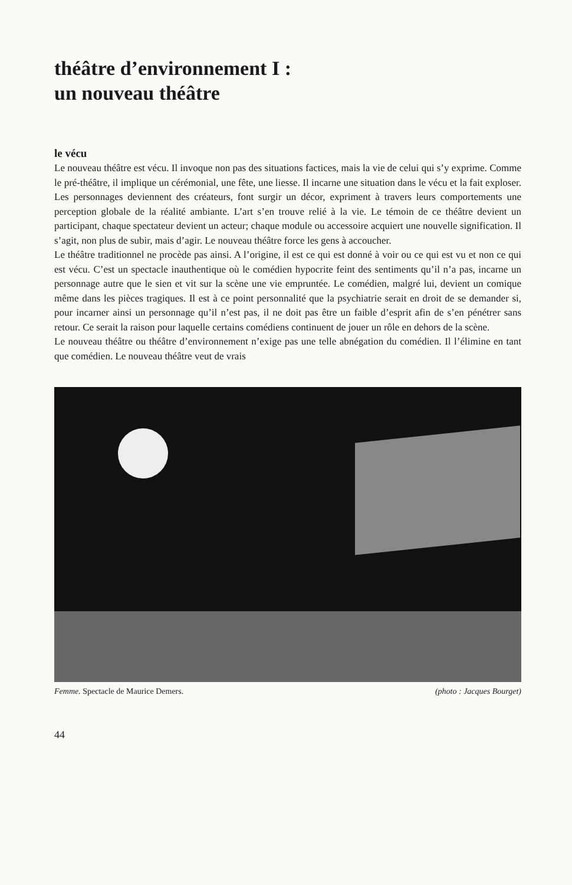théâtre d’environnement I :
un nouveau théâtre
le vécu
Le nouveau théâtre est vécu. Il invoque non pas des situations factices, mais la vie de celui qui s’y exprime. Comme le pré-théâtre, il implique un cérémonial, une fête, une liesse. Il incarne une situation dans le vécu et la fait exploser. Les personnages deviennent des créateurs, font surgir un décor, expriment à travers leurs comportements une perception globale de la réalité ambiante. L’art s’en trouve relié à la vie. Le témoin de ce théâtre devient un participant, chaque spectateur devient un acteur; chaque module ou accessoire acquiert une nouvelle signification. Il s’agit, non plus de subir, mais d’agir. Le nouveau théâtre force les gens à accoucher.
Le théâtre traditionnel ne procède pas ainsi. A l’origine, il est ce qui est donné à voir ou ce qui est vu et non ce qui est vécu. C’est un spectacle inauthentique où le comédien hypocrite feint des sentiments qu’il n’a pas, incarne un personnage autre que le sien et vit sur la scène une vie empruntée. Le comédien, malgré lui, devient un comique même dans les pièces tragiques. Il est à ce point personnalité que la psychiatrie serait en droit de se demander si, pour incarner ainsi un personnage qu’il n’est pas, il ne doit pas être un faible d’esprit afin de s’en pénétrer sans retour. Ce serait la raison pour laquelle certains comédiens continuent de jouer un rôle en dehors de la scène.
Le nouveau théâtre ou théâtre d’environnement n’exige pas une telle abnégation du comédien. Il l’élimine en tant que comédien. Le nouveau théâtre veut de vrais
Femme. Spectacle de Maurice Demers. (photo : Jacques Bourget)
44